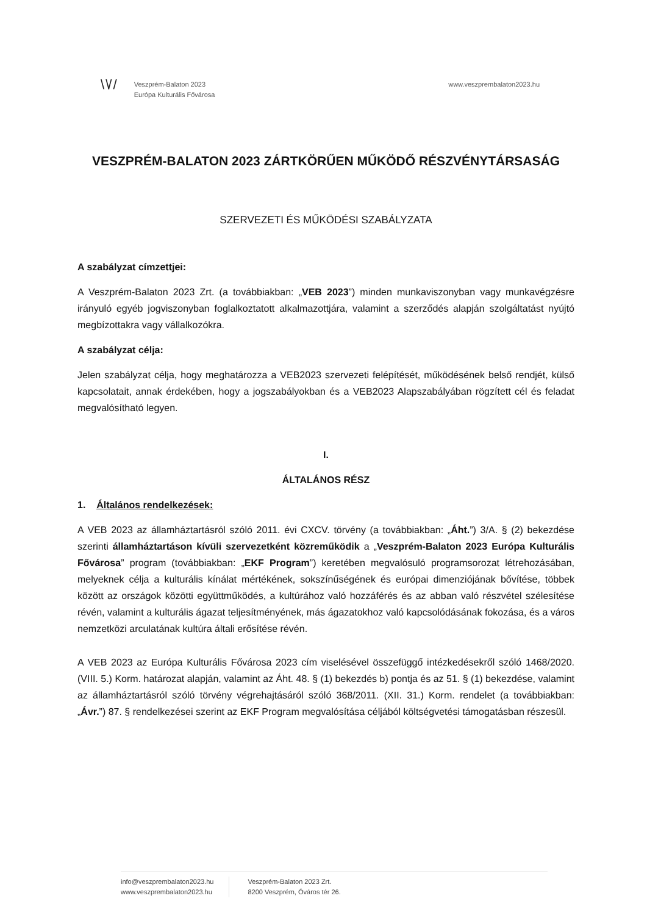\ \/ /
Veszprém-Balaton 2023
Európa Kulturális Fővárosa
www.veszprembalaton2023.hu
VESZPRÉM-BALATON 2023 ZÁRTKÖRŰEN MŰKÖDŐ RÉSZVÉNYTÁRSASÁG
SZERVEZETI ÉS MŰKÖDÉSI SZABÁLYZATA
A szabályzat címzettjei:
A Veszprém-Balaton 2023 Zrt. (a továbbiakban: „VEB 2023”) minden munkaviszonyban vagy munkavégzésre irányuló egyéb jogviszonyban foglalkoztatott alkalmazottjára, valamint a szerződés alapján szolgáltatást nyújtó megbízottakra vagy vállalkozókra.
A szabályzat célja:
Jelen szabályzat célja, hogy meghatározza a VEB2023 szervezeti felépítését, működésének belső rendjét, külső kapcsolatait, annak érdekében, hogy a jogszabályokban és a VEB2023 Alapszabályában rögzített cél és feladat megvalósítható legyen.
I.
ÁLTALÁNOS RÉSZ
1. Általános rendelkezések:
A VEB 2023 az államháztartásról szóló 2011. évi CXCV. törvény (a továbbiakban: „Áht.”) 3/A. § (2) bekezdése szerinti államháztartáson kívüli szervezetként közreműködik a „Veszprém-Balaton 2023 Európa Kulturális Fővárosa” program (továbbiakban: „EKF Program”) keretében megvalósuló programsorozat létrehozásában, melyeknek célja a kulturális kínálat mértékének, sokszínűségének és európai dimenziójának bővítése, többek között az országok közötti együttműködés, a kultúrához való hozzáférés és az abban való részvétel szélesítése révén, valamint a kulturális ágazat teljesítményének, más ágazatokhoz való kapcsolódásának fokozása, és a város nemzetközi arculatának kultúra általi erősítése révén.
A VEB 2023 az Európa Kulturális Fővárosa 2023 cím viselésével összefüggő intézkedésekről szóló 1468/2020. (VIII. 5.) Korm. határozat alapján, valamint az Áht. 48. § (1) bekezdés b) pontja és az 51. § (1) bekezdése, valamint az államháztartásról szóló törvény végrehajtásáról szóló 368/2011. (XII. 31.) Korm. rendelet (a továbbiakban: „Ávr.”) 87. § rendelkezései szerint az EKF Program megvalósítása céljából költségvetési támogatásban részesül.
info@veszprembalaton2023.hu
www.veszprembalaton2023.hu
Veszprém-Balaton 2023 Zrt.
8200 Veszprém, Óváros tér 26.